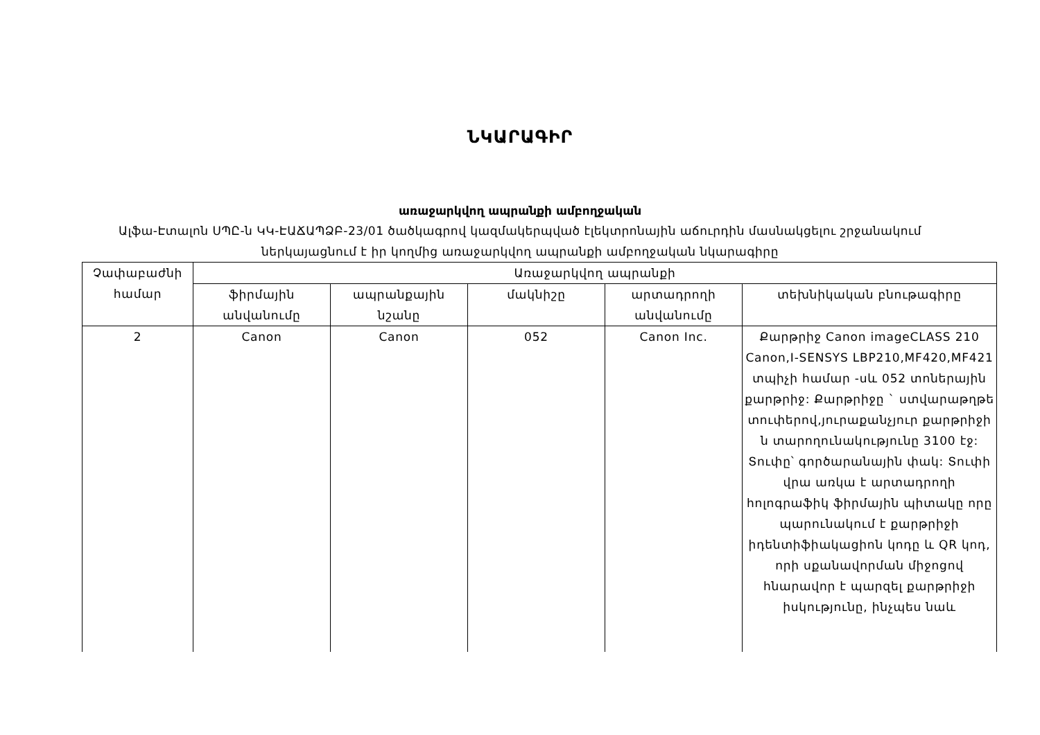ՆԿԱՐԱԳԻՐ
առաջարկվող ապրանքի ամբողջական
Ալֆա-Էտալոն ՍՊԸ-ն ԿԿ-ԷԱՃԱՊՁԲ-23/01 ծածկագրով կազմակերպված էլեկտրոնային աճուրդին մասնակցելու շրջանակում ներկայացնում է իր կողմից առաջարկվող ապրանքի ամբողջական նկարագիրը
| Չափաբաժնի համար | Առաջարկվող ապրանքի | | | | |
| --- | --- | --- | --- | --- | --- |
| | ֆիրմային անվանումը | ապրանքային նշանը | մակնիշը | արտադրողի անվանումը | տեխնիկական բնութագիրը |
| 2 | Canon | Canon | 052 | Canon Inc. | Քարթրիջ Canon imageCLASS 210 Canon,I-SENSYS LBP210,MF420,MF421 տպիչի համար -սև 052 տոներային քարթրիջ: Քարթրիջը ` ստվարաթղթե տուփերով,յուրաքանչյուր քարթրիջի ն տարողունակությունը 3100 էջ: Տուփը՝ գործարանային փակ: Տուփի վրա առկա է արտադրողի հոլոգրաֆիկ ֆիրմային պիտակը որը պարունակում է քարթրիջի իդենտիֆիակացիոն կոդը և QR կոդ, որի սքանավորման միջոցով հնարավոր է պարզել քարթրիջի իսկությունը, ինչպես նաև |